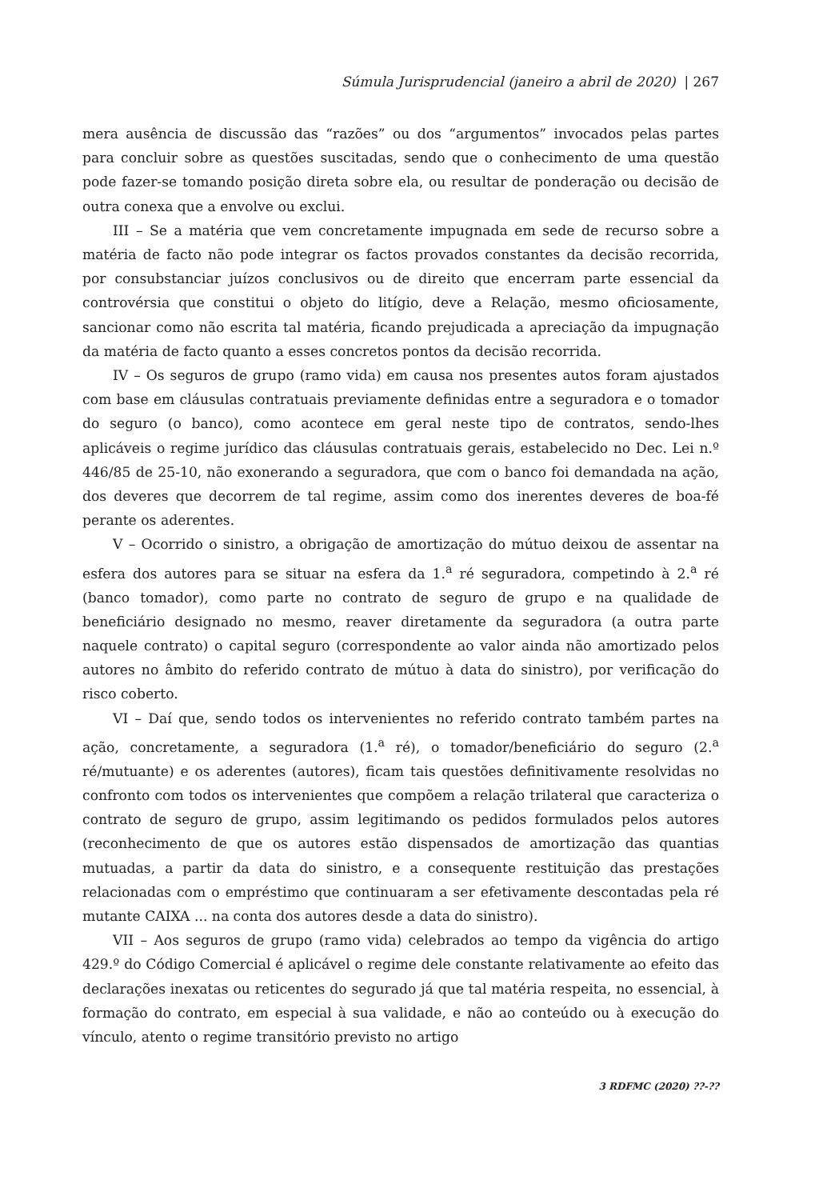Súmula Jurisprudencial (janeiro a abril de 2020) | 267
mera ausência de discussão das “razões” ou dos “argumentos” invocados pelas partes para concluir sobre as questões suscitadas, sendo que o conhecimento de uma questão pode fazer-se tomando posição direta sobre ela, ou resultar de ponderação ou decisão de outra conexa que a envolve ou exclui.
III – Se a matéria que vem concretamente impugnada em sede de recurso sobre a matéria de facto não pode integrar os factos provados constantes da decisão recorrida, por consubstanciar juízos conclusivos ou de direito que encerram parte essencial da controvérsia que constitui o objeto do litígio, deve a Relação, mesmo oficiosamente, sancionar como não escrita tal matéria, ficando prejudicada a apreciação da impugnação da matéria de facto quanto a esses concretos pontos da decisão recorrida.
IV – Os seguros de grupo (ramo vida) em causa nos presentes autos foram ajustados com base em cláusulas contratuais previamente definidas entre a seguradora e o tomador do seguro (o banco), como acontece em geral neste tipo de contratos, sendo-lhes aplicáveis o regime jurídico das cláusulas contratuais gerais, estabelecido no Dec. Lei n.º 446/85 de 25-10, não exonerando a seguradora, que com o banco foi demandada na ação, dos deveres que decorrem de tal regime, assim como dos inerentes deveres de boa-fé perante os aderentes.
V – Ocorrido o sinistro, a obrigação de amortização do mútuo deixou de assentar na esfera dos autores para se situar na esfera da 1.<sup>a</sup> ré seguradora, competindo à 2.<sup>a</sup> ré (banco tomador), como parte no contrato de seguro de grupo e na qualidade de beneficiário designado no mesmo, reaver diretamente da seguradora (a outra parte naquele contrato) o capital seguro (correspondente ao valor ainda não amortizado pelos autores no âmbito do referido contrato de mútuo à data do sinistro), por verificação do risco coberto.
VI – Daí que, sendo todos os intervenientes no referido contrato também partes na ação, concretamente, a seguradora (1.<sup>a</sup> ré), o tomador/beneficiário do seguro (2.<sup>a</sup> ré/mutuante) e os aderentes (autores), ficam tais questões definitivamente resolvidas no confronto com todos os intervenientes que compõem a relação trilateral que caracteriza o contrato de seguro de grupo, assim legitimando os pedidos formulados pelos autores (reconhecimento de que os autores estão dispensados de amortização das quantias mutuadas, a partir da data do sinistro, e a consequente restituição das prestações relacionadas com o empréstimo que continuaram a ser efetivamente descontadas pela ré mutante CAIXA ... na conta dos autores desde a data do sinistro).
VII – Aos seguros de grupo (ramo vida) celebrados ao tempo da vigência do artigo 429.º do Código Comercial é aplicável o regime dele constante relativamente ao efeito das declarações inexatas ou reticentes do segurado já que tal matéria respeita, no essencial, à formação do contrato, em especial à sua validade, e não ao conteúdo ou à execução do vínculo, atento o regime transitório previsto no artigo
3 RDFMC (2020) ??-??